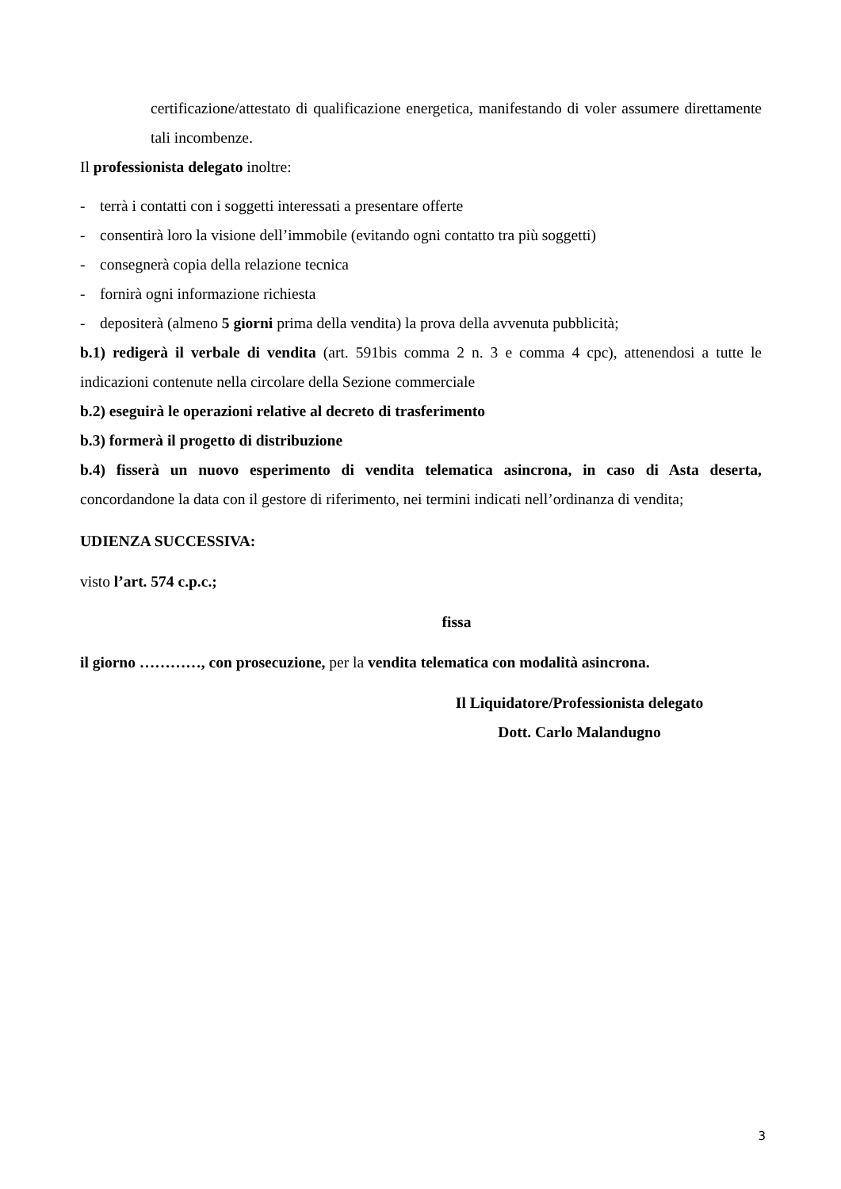certificazione/attestato di qualificazione energetica, manifestando di voler assumere direttamente tali incombenze.
Il professionista delegato inoltre:
- terrà i contatti con i soggetti interessati a presentare offerte
- consentirà loro la visione dell’immobile (evitando ogni contatto tra più soggetti)
- consegnerà copia della relazione tecnica
- fornirà ogni informazione richiesta
- depositerà (almeno 5 giorni prima della vendita) la prova della avvenuta pubblicità;
b.1) redigerà il verbale di vendita (art. 591bis comma 2 n. 3 e comma 4 cpc), attenendosi a tutte le indicazioni contenute nella circolare della Sezione commerciale
b.2) eseguirà le operazioni relative al decreto di trasferimento
b.3) formerà il progetto di distribuzione
b.4) fisserà un nuovo esperimento di vendita telematica asincrona, in caso di Asta deserta, concordandone la data con il gestore di riferimento, nei termini indicati nell’ordinanza di vendita;
UDIENZA SUCCESSIVA:
visto l’art. 574 c.p.c.;
fissa
il giorno …………, con prosecuzione, per la vendita telematica con modalità asincrona.
Il Liquidatore/Professionista delegato
Dott. Carlo Malandugno
3